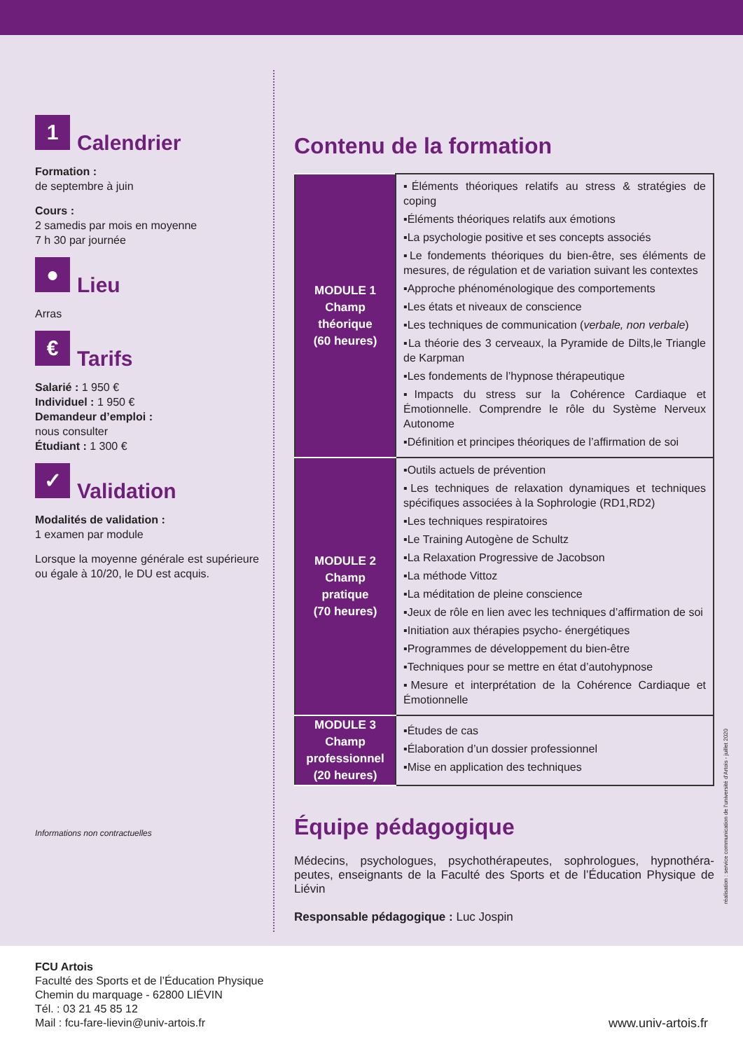1 Calendrier
Formation :
de septembre à juin
Cours :
2 samedis par mois en moyenne
7 h 30 par journée
● Lieu
Arras
€ Tarifs
Salarié : 1 950 €
Individuel : 1 950 €
Demandeur d’emploi :
nous consulter
Étudiant : 1 300 €
✓ Validation
Modalités de validation :
1 examen par module
Lorsque la moyenne générale est supérieure ou égale à 10/20, le DU est acquis.
Informations non contractuelles
Contenu de la formation
| MODULE 1 Champ théorique (60 heures) | ▪Éléments théoriques relatifs au stress & stratégies de coping ▪Éléments théoriques relatifs aux émotions ▪La psychologie positive et ses concepts associés ▪Le fondements théoriques du bien-être, ses éléments de mesures, de régulation et de variation suivant les contextes ▪Approche phénoménologique des comportements ▪Les états et niveaux de conscience ▪Les techniques de communication ( verbale, non verbale ) ▪La théorie des 3 cerveaux, la Pyramide de Dilts,le Triangle de Karpman ▪Les fondements de l’hypnose thérapeutique ▪Impacts du stress sur la Cohérence Cardiaque et Émotionnelle. Comprendre le rôle du Système Nerveux Autonome ▪Définition et principes théoriques de l’affirmation de soi |
| MODULE 2 Champ pratique (70 heures) | ▪Outils actuels de prévention ▪Les techniques de relaxation dynamiques et techniques spécifiques associées à la Sophrologie (RD1,RD2) ▪Les techniques respiratoires ▪Le Training Autogène de Schultz ▪La Relaxation Progressive de Jacobson ▪La méthode Vittoz ▪La méditation de pleine conscience ▪Jeux de rôle en lien avec les techniques d’affirmation de soi ▪Initiation aux thérapies psycho- énergétiques ▪Programmes de développement du bien-être ▪Techniques pour se mettre en état d’autohypnose ▪Mesure et interprétation de la Cohérence Cardiaque et Émotionnelle |
| MODULE 3 Champ professionnel (20 heures) | ▪Études de cas ▪Élaboration d’un dossier professionnel ▪Mise en application des techniques |
Équipe pédagogique
Médecins, psychologues, psychothérapeutes, sophrologues, hypnothéra-peutes, enseignants de la Faculté des Sports et de l’Éducation Physique de Liévin
Responsable pédagogique : Luc Jospin
réalisation : service communication de l’université d’Artois - juillet 2020
FCU Artois
Faculté des Sports et de l’Éducation Physique
Chemin du marquage - 62800 LIÉVIN
Tél. : 03 21 45 85 12
Mail : fcu-fare-lievin@univ-artois.fr
www.univ-artois.fr